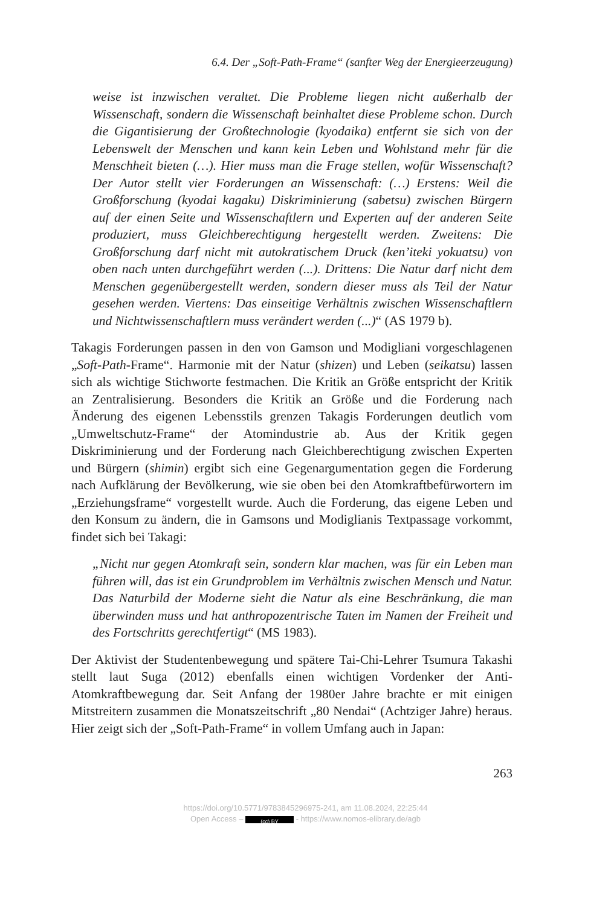6.4. Der „Soft-Path-Frame“ (sanfter Weg der Energieerzeugung)
weise ist inzwischen veraltet. Die Probleme liegen nicht außerhalb der Wissenschaft, sondern die Wissenschaft beinhaltet diese Probleme schon. Durch die Gigantisierung der Großtechnologie (kyodaika) entfernt sie sich von der Lebenswelt der Menschen und kann kein Leben und Wohlstand mehr für die Menschheit bieten (…). Hier muss man die Frage stellen, wofür Wissenschaft? Der Autor stellt vier Forderungen an Wissenschaft: (…) Erstens: Weil die Großforschung (kyodai kagaku) Diskriminierung (sabetsu) zwischen Bürgern auf der einen Seite und Wissenschaftlern und Experten auf der anderen Seite produziert, muss Gleichberechtigung hergestellt werden. Zweitens: Die Großforschung darf nicht mit autokratischem Druck (ken’iteki yokuatsu) von oben nach unten durchgeführt werden (...). Drittens: Die Natur darf nicht dem Menschen gegenübergestellt werden, sondern dieser muss als Teil der Natur gesehen werden. Viertens: Das einseitige Verhältnis zwischen Wissenschaftlern und Nichtwissenschaftlern muss verändert werden (...)“ (AS 1979 b).
Takagis Forderungen passen in den von Gamson und Modigliani vorgeschlagenen „Soft-Path-Frame“. Harmonie mit der Natur (shizen) und Leben (seikatsu) lassen sich als wichtige Stichworte festmachen. Die Kritik an Größe entspricht der Kritik an Zentralisierung. Besonders die Kritik an Größe und die Forderung nach Änderung des eigenen Lebensstils grenzen Takagis Forderungen deutlich vom „Umweltschutz-Frame“ der Atomindustrie ab. Aus der Kritik gegen Diskriminierung und der Forderung nach Gleichberechtigung zwischen Experten und Bürgern (shimin) ergibt sich eine Gegenargumentation gegen die Forderung nach Aufklärung der Bevölkerung, wie sie oben bei den Atomkraftbefürwortern im „Erziehungsframe“ vorgestellt wurde. Auch die Forderung, das eigene Leben und den Konsum zu ändern, die in Gamsons und Modiglianis Textpassage vorkommt, findet sich bei Takagi:
„Nicht nur gegen Atomkraft sein, sondern klar machen, was für ein Leben man führen will, das ist ein Grundproblem im Verhältnis zwischen Mensch und Natur. Das Naturbild der Moderne sieht die Natur als eine Beschränkung, die man überwinden muss und hat anthropozentrische Taten im Namen der Freiheit und des Fortschritts gerechtfertigt“ (MS 1983).
Der Aktivist der Studentenbewegung und spätere Tai-Chi-Lehrer Tsumura Takashi stellt laut Suga (2012) ebenfalls einen wichtigen Vordenker der Anti-Atomkraftbewegung dar. Seit Anfang der 1980er Jahre brachte er mit einigen Mitstreitern zusammen die Monatszeitschrift „80 Nendai“ (Achtziger Jahre) heraus. Hier zeigt sich der „Soft-Path-Frame“ in vollem Umfang auch in Japan:
263
https://doi.org/10.5771/9783845296975-241, am 11.08.2024, 22:25:44
Open Access – (cc) BY - https://www.nomos-elibrary.de/agb